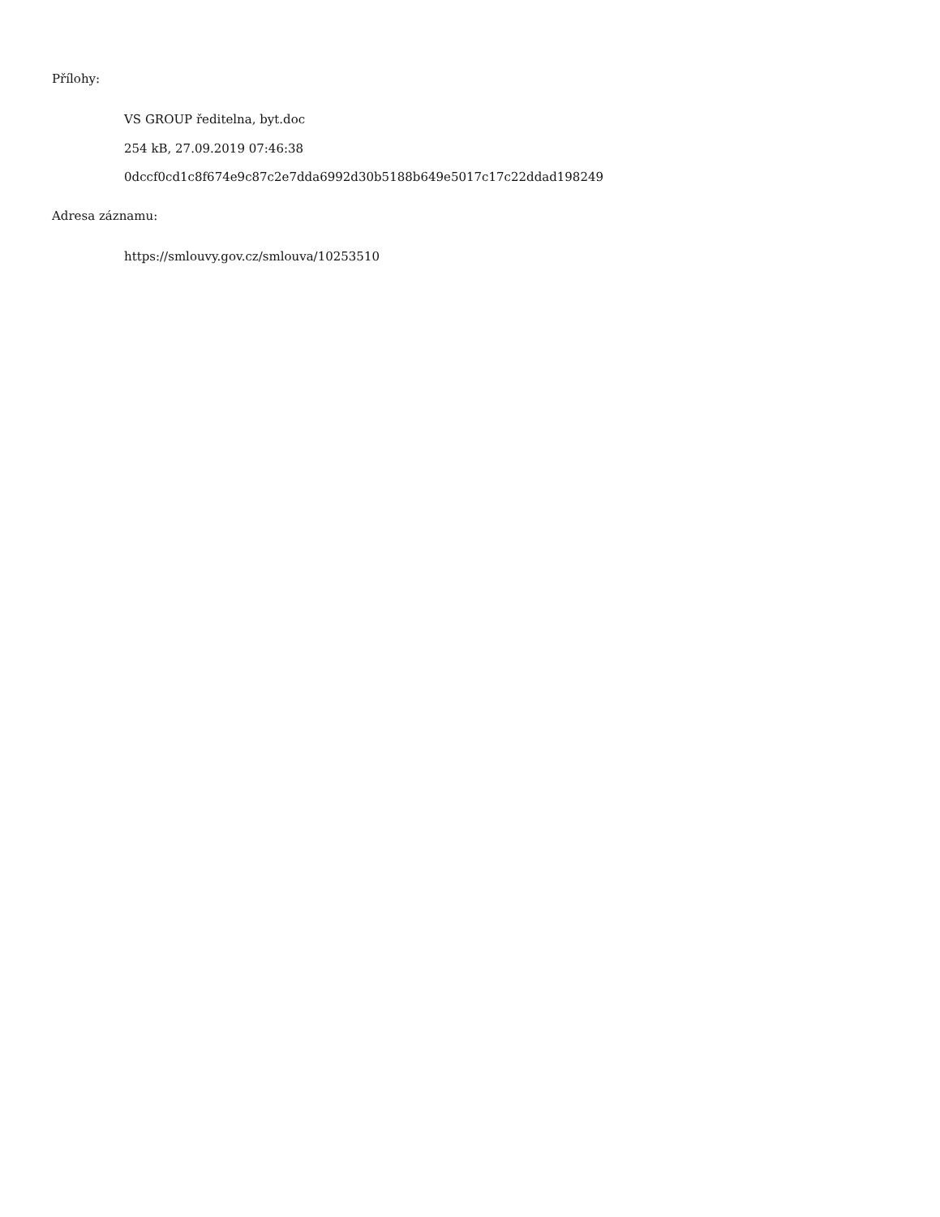Přílohy:
VS GROUP ředitelna, byt.doc
254 kB, 27.09.2019 07:46:38
0dccf0cd1c8f674e9c87c2e7dda6992d30b5188b649e5017c17c22ddad198249
Adresa záznamu:
https://smlouvy.gov.cz/smlouva/10253510